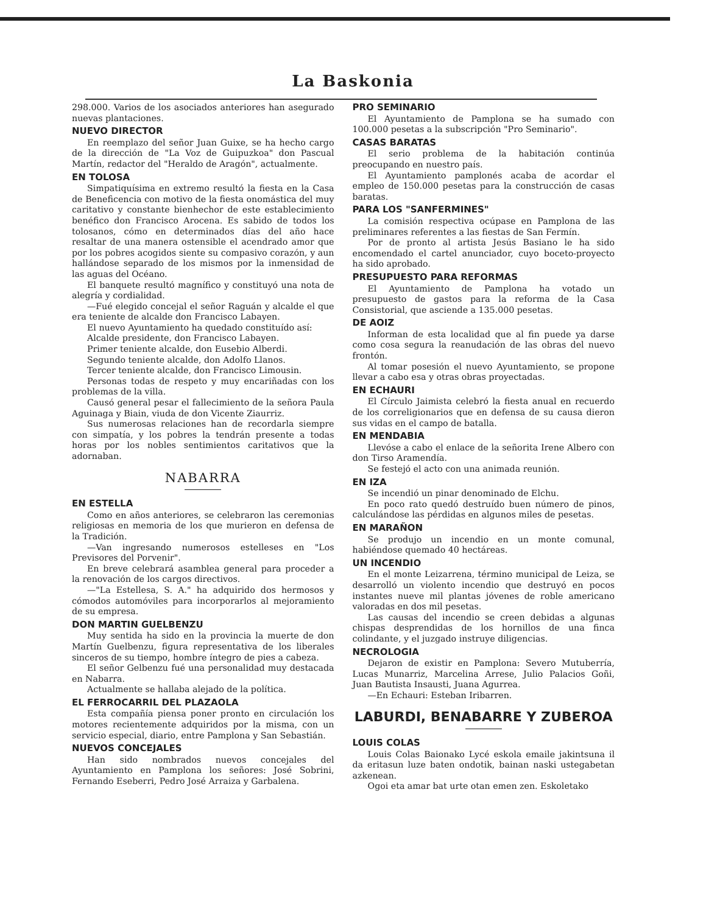La Baskonia
298.000. Varios de los asociados anteriores han asegurado nuevas plantaciones.
NUEVO DIRECTOR
En reemplazo del señor Juan Guixe, se ha hecho cargo de la dirección de "La Voz de Guipuzkoa" don Pascual Martín, redactor del "Heraldo de Aragón", actualmente.
EN TOLOSA
Simpatiquísima en extremo resultó la fiesta en la Casa de Beneficencia con motivo de la fiesta onomástica del muy caritativo y constante bienhechor de este establecimiento benéfico don Francisco Arocena. Es sabido de todos los tolosanos, cómo en determinados días del año hace resaltar de una manera ostensible el acendrado amor que por los pobres acogidos siente su compasivo corazón, y aun hallándose separado de los mismos por la inmensidad de las aguas del Océano.
El banquete resultó magnífico y constituyó una nota de alegría y cordialidad.
—Fué elegido concejal el señor Raguán y alcalde el que era teniente de alcalde don Francisco Labayen.
El nuevo Ayuntamiento ha quedado constituído así:
Alcalde presidente, don Francisco Labayen.
Primer teniente alcalde, don Eusebio Alberdi.
Segundo teniente alcalde, don Adolfo Llanos.
Tercer teniente alcalde, don Francisco Limousin.
Personas todas de respeto y muy encariñadas con los problemas de la villa.
Causó general pesar el fallecimiento de la señora Paula Aguinaga y Biain, viuda de don Vicente Ziaurriz.
Sus numerosas relaciones han de recordarla siempre con simpatía, y los pobres la tendrán presente a todas horas por los nobles sentimientos caritativos que la adornaban.
NABARRA
EN ESTELLA
Como en años anteriores, se celebraron las ceremonias religiosas en memoria de los que murieron en defensa de la Tradición.
—Van ingresando numerosos estelleses en "Los Previsores del Porvenir".
En breve celebrará asamblea general para proceder a la renovación de los cargos directivos.
—"La Estellesa, S. A." ha adquirido dos hermosos y cómodos automóviles para incorporarlos al mejoramiento de su empresa.
DON MARTIN GUELBENZU
Muy sentida ha sido en la provincia la muerte de don Martín Guelbenzu, figura representativa de los liberales sinceros de su tiempo, hombre íntegro de pies a cabeza.
El señor Gelbenzu fué una personalidad muy destacada en Nabarra.
Actualmente se hallaba alejado de la política.
EL FERROCARRIL DEL PLAZAOLA
Esta compañía piensa poner pronto en circulación los motores recientemente adquiridos por la misma, con un servicio especial, diario, entre Pamplona y San Sebastián.
NUEVOS CONCEJALES
Han sido nombrados nuevos concejales del Ayuntamiento en Pamplona los señores: José Sobrini, Fernando Eseberri, Pedro José Arraiza y Garbalena.
PRO SEMINARIO
El Ayuntamiento de Pamplona se ha sumado con 100.000 pesetas a la subscripción "Pro Seminario".
CASAS BARATAS
El serio problema de la habitación continúa preocupando en nuestro país.
El Ayuntamiento pamplonés acaba de acordar el empleo de 150.000 pesetas para la construcción de casas baratas.
PARA LOS "SANFERMINES"
La comisión respectiva ocúpase en Pamplona de las preliminares referentes a las fiestas de San Fermín.
Por de pronto al artista Jesús Basiano le ha sido encomendado el cartel anunciador, cuyo boceto-proyecto ha sido aprobado.
PRESUPUESTO PARA REFORMAS
El Ayuntamiento de Pamplona ha votado un presupuesto de gastos para la reforma de la Casa Consistorial, que asciende a 135.000 pesetas.
DE AOIZ
Informan de esta localidad que al fin puede ya darse como cosa segura la reanudación de las obras del nuevo frontón.
Al tomar posesión el nuevo Ayuntamiento, se propone llevar a cabo esa y otras obras proyectadas.
EN ECHAURI
El Círculo Jaimista celebró la fiesta anual en recuerdo de los correligionarios que en defensa de su causa dieron sus vidas en el campo de batalla.
EN MENDABIA
Llevóse a cabo el enlace de la señorita Irene Albero con don Tirso Aramendía.
Se festejó el acto con una animada reunión.
EN IZA
Se incendió un pinar denominado de Elchu.
En poco rato quedó destruído buen número de pinos, calculándose las pérdidas en algunos miles de pesetas.
EN MARAÑON
Se produjo un incendio en un monte comunal, habiéndose quemado 40 hectáreas.
UN INCENDIO
En el monte Leizarrena, término municipal de Leiza, se desarrolló un violento incendio que destruyó en pocos instantes nueve mil plantas jóvenes de roble americano valoradas en dos mil pesetas.
Las causas del incendio se creen debidas a algunas chispas desprendidas de los hornillos de una finca colindante, y el juzgado instruye diligencias.
NECROLOGIA
Dejaron de existir en Pamplona: Severo Mutuberría, Lucas Munarriz, Marcelina Arrese, Julio Palacios Goñi, Juan Bautista Insausti, Juana Agurrea.
—En Echauri: Esteban Iribarren.
LABURDI, BENABARRE Y ZUBEROA
LOUIS COLAS
Louis Colas Baionako Lycé eskola emaile jakintsuna il da eritasun luze baten ondotik, bainan naski ustegabetan azkenean.
Ogoi eta amar bat urte otan emen zen. Eskoletako